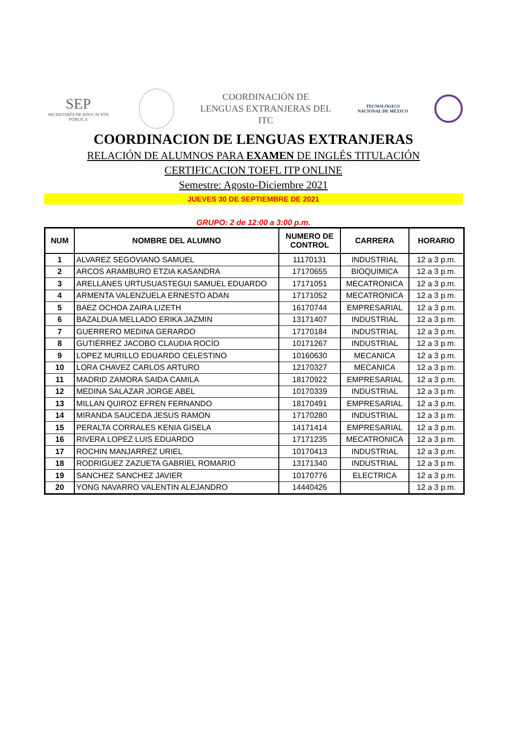SEP
SECRETARÍA DE EDUCACIÓN PÚBLICA
COORDINACIÓN DE
LENGUAS EXTRANJERAS DEL
ITC
TECNOLÓGICO
NACIONAL DE MÉXICO
COORDINACION DE LENGUAS EXTRANJERAS
RELACIÓN DE ALUMNOS PARA EXAMEN DE INGLÉS TITULACIÓN
CERTIFICACION TOEFL ITP ONLINE
Semestre: Agosto-Diciembre 2021
JUEVES 30 DE SEPTIEMBRE DE 2021
GRUPO: 2 de 12:00 a 3:00 p.m.
| NUM | NOMBRE DEL ALUMNO | NUMERO DE CONTROL | CARRERA | HORARIO |
| --- | --- | --- | --- | --- |
| 1 | ALVAREZ SEGOVIANO SAMUEL | 11170131 | INDUSTRIAL | 12 a 3 p.m. |
| 2 | ARCOS ARAMBURO ETZIA KASANDRA | 17170655 | BIOQUIMICA | 12 a 3 p.m. |
| 3 | ARELLANES URTUSUASTEGUI SAMUEL EDUARDO | 17171051 | MECATRONICA | 12 a 3 p.m. |
| 4 | ARMENTA VALENZUELA ERNESTO ADAN | 17171052 | MECATRONICA | 12 a 3 p.m. |
| 5 | BAEZ OCHOA ZAIRA LIZETH | 16170744 | EMPRESARIAL | 12 a 3 p.m. |
| 6 | BAZALDUA MELLADO ERIKA JAZMIN | 13171407 | INDUSTRIAL | 12 a 3 p.m. |
| 7 | GUERRERO MEDINA GERARDO | 17170184 | INDUSTRIAL | 12 a 3 p.m. |
| 8 | GUTIÉRREZ JACOBO CLAUDIA ROCÍO | 10171267 | INDUSTRIAL | 12 a 3 p.m. |
| 9 | LOPEZ MURILLO EDUARDO CELESTINO | 10160630 | MECANICA | 12 a 3 p.m. |
| 10 | LORA CHAVEZ CARLOS ARTURO | 12170327 | MECANICA | 12 a 3 p.m. |
| 11 | MADRID ZAMORA SAIDA CAMILA | 18170922 | EMPRESARIAL | 12 a 3 p.m. |
| 12 | MEDINA SALAZAR JORGE ABEL | 10170339 | INDUSTRIAL | 12 a 3 p.m. |
| 13 | MILLAN QUIROZ EFREN FERNANDO | 18170491 | EMPRESARIAL | 12 a 3 p.m. |
| 14 | MIRANDA SAUCEDA JESUS RAMON | 17170280 | INDUSTRIAL | 12 a 3 p.m. |
| 15 | PERALTA CORRALES KENIA GISELA | 14171414 | EMPRESARIAL | 12 a 3 p.m. |
| 16 | RIVERA LOPEZ LUIS EDUARDO | 17171235 | MECATRONICA | 12 a 3 p.m. |
| 17 | ROCHIN MANJARREZ URIEL | 10170413 | INDUSTRIAL | 12 a 3 p.m. |
| 18 | RODRIGUEZ ZAZUETA GABRIEL ROMARIO | 13171340 | INDUSTRIAL | 12 a 3 p.m. |
| 19 | SANCHEZ SANCHEZ JAVIER | 10170776 | ELECTRICA | 12 a 3 p.m. |
| 20 | YONG NAVARRO VALENTIN ALEJANDRO | 14440426 | | 12 a 3 p.m. |